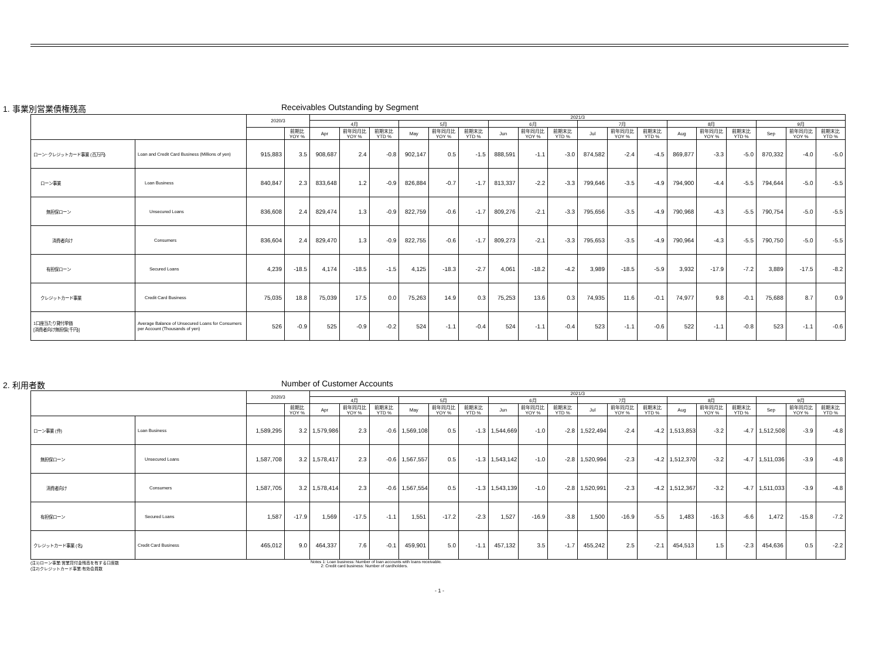1. 事業別営業債権残高 Receivables Outstanding by Segment
| | | 2020/3 | | 2021/3 | | | | | | | | | | | | | | | | | |
| --- | --- | --- | --- | --- | --- | --- | --- | --- | --- | --- | --- | --- | --- | --- | --- | --- | --- | --- | --- | --- | --- |
| | | | | 4月 | | | 5月 | | | 6月 | | | 7月 | | | 8月 | | | 9月 | | |
| | | | 前期比 YOY % | Apr | 前年同月比 YOY % | 前期末比 YTD % | May | 前年同月比 YOY % | 前期末比 YTD % | Jun | 前年同月比 YOY % | 前期末比 YTD % | Jul | 前年同月比 YOY % | 前期末比 YTD % | Aug | 前年同月比 YOY % | 前期末比 YTD % | Sep | 前年同月比 YOY % | 前期末比 YTD % |
| ローン･クレジットカード事業 (百万円) | Loan and Credit Card Business (Millions of yen) | 915,883 | 3.5 | 908,687 | 2.4 | -0.8 | 902,147 | 0.5 | -1.5 | 888,591 | -1.1 | -3.0 | 874,582 | -2.4 | -4.5 | 869,877 | -3.3 | -5.0 | 870,332 | -4.0 | -5.0 |
| ローン事業 | Loan Business | 840,847 | 2.3 | 833,648 | 1.2 | -0.9 | 826,884 | -0.7 | -1.7 | 813,337 | -2.2 | -3.3 | 799,646 | -3.5 | -4.9 | 794,900 | -4.4 | -5.5 | 794,644 | -5.0 | -5.5 |
| 無担保ローン | Unsecured Loans | 836,608 | 2.4 | 829,474 | 1.3 | -0.9 | 822,759 | -0.6 | -1.7 | 809,276 | -2.1 | -3.3 | 795,656 | -3.5 | -4.9 | 790,968 | -4.3 | -5.5 | 790,754 | -5.0 | -5.5 |
| 消費者向け | Consumers | 836,604 | 2.4 | 829,470 | 1.3 | -0.9 | 822,755 | -0.6 | -1.7 | 809,273 | -2.1 | -3.3 | 795,653 | -3.5 | -4.9 | 790,964 | -4.3 | -5.5 | 790,750 | -5.0 | -5.5 |
| 有担保ローン | Secured Loans | 4,239 | -18.5 | 4,174 | -18.5 | -1.5 | 4,125 | -18.3 | -2.7 | 4,061 | -18.2 | -4.2 | 3,989 | -18.5 | -5.9 | 3,932 | -17.9 | -7.2 | 3,889 | -17.5 | -8.2 |
| クレジットカード事業 | Credit Card Business | 75,035 | 18.8 | 75,039 | 17.5 | 0.0 | 75,263 | 14.9 | 0.3 | 75,253 | 13.6 | 0.3 | 74,935 | 11.6 | -0.1 | 74,977 | 9.8 | -0.1 | 75,688 | 8.7 | 0.9 |
| 1口座当たり貸付単価 [消費者向け無担保(千円)] | Average Balance of Unsecured Loans for Consumers per Account (Thousands of yen) | 526 | -0.9 | 525 | -0.9 | -0.2 | 524 | -1.1 | -0.4 | 524 | -1.1 | -0.4 | 523 | -1.1 | -0.6 | 522 | -1.1 | -0.8 | 523 | -1.1 | -0.6 |
2. 利用者数 Number of Customer Accounts
| | | 2020/3 | | 2021/3 | | | | | | | | | | | | | | | | | |
| --- | --- | --- | --- | --- | --- | --- | --- | --- | --- | --- | --- | --- | --- | --- | --- | --- | --- | --- | --- | --- | --- |
| | | | | 4月 | | | 5月 | | | 6月 | | | 7月 | | | 8月 | | | 9月 | | |
| | | | 前期比 YOY % | Apr | 前年同月比 YOY % | 前期末比 YTD % | May | 前年同月比 YOY % | 前期末比 YTD % | Jun | 前年同月比 YOY % | 前期末比 YTD % | Jul | 前年同月比 YOY % | 前期末比 YTD % | Aug | 前年同月比 YOY % | 前期末比 YTD % | Sep | 前年同月比 YOY % | 前期末比 YTD % |
| ローン事業 (件) | Loan Business | 1,589,295 | 3.2 | 1,579,986 | 2.3 | -0.6 | 1,569,108 | 0.5 | -1.3 | 1,544,669 | -1.0 | -2.8 | 1,522,494 | -2.4 | -4.2 | 1,513,853 | -3.2 | -4.7 | 1,512,508 | -3.9 | -4.8 |
| 無担保ローン | Unsecured Loans | 1,587,708 | 3.2 | 1,578,417 | 2.3 | -0.6 | 1,567,557 | 0.5 | -1.3 | 1,543,142 | -1.0 | -2.8 | 1,520,994 | -2.3 | -4.2 | 1,512,370 | -3.2 | -4.7 | 1,511,036 | -3.9 | -4.8 |
| 消費者向け | Consumers | 1,587,705 | 3.2 | 1,578,414 | 2.3 | -0.6 | 1,567,554 | 0.5 | -1.3 | 1,543,139 | -1.0 | -2.8 | 1,520,991 | -2.3 | -4.2 | 1,512,367 | -3.2 | -4.7 | 1,511,033 | -3.9 | -4.8 |
| 有担保ローン | Secured Loans | 1,587 | -17.9 | 1,569 | -17.5 | -1.1 | 1,551 | -17.2 | -2.3 | 1,527 | -16.9 | -3.8 | 1,500 | -16.9 | -5.5 | 1,483 | -16.3 | -6.6 | 1,472 | -15.8 | -7.2 |
| クレジットカード事業 (名) | Credit Card Business | 465,012 | 9.0 | 464,337 | 7.6 | -0.1 | 459,901 | 5.0 | -1.1 | 457,132 | 3.5 | -1.7 | 455,242 | 2.5 | -2.1 | 454,513 | 1.5 | -2.3 | 454,636 | 0.5 | -2.2 |
(注1)ローン事業:営業貸付金残高を有する口座数
(注2)クレジットカード事業:有効会員数
Notes 1: Loan business: Number of loan accounts with loans receivable.
2: Credit card business: Number of cardholders.
- 1 -